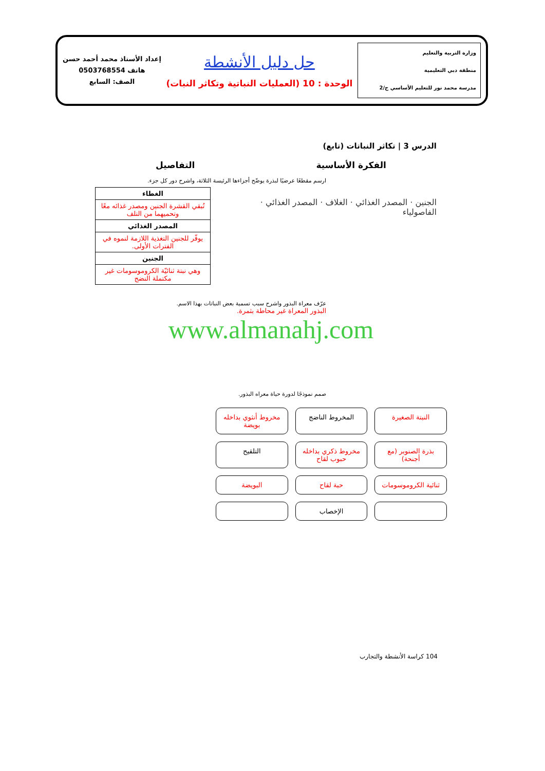وزارة التربية والتعليم
منطقة دبي التعليمية
مدرسة محمد نور للتعليم الأساسي ح/2
حل دليل الأنشطة
الوحدة : 10 (العمليات النباتية وتكاثر النبات)
إعداد الأستاذ محمد أحمد حسن
هاتف 0503768554
الصف: السابع
الدرس 3 | تكاثر النباتات (تابع)
الفكرة الأساسية التفاصيل
ارسم مقطعًا عرضيًا لبذرة يوضّح أجزاءها الرئيسة الثلاثة، واشرح دور كل جزء.
الجنين · المصدر الغذائي · الغلاف · المصدر الغذائي · الفاصولياء
| الغطاء |
| --- |
| تُبقي القشرة الجنين ومصدر غذائه معًا وتحميهما من التلف |
| المصدر الغذائي |
| يوفّر للجنين التغذية اللازمة لنموه في الفترات الأولى. |
| الجنين |
| وهي نبتة ثنائيّة الكروموسومات غير مكتملة النضج |
عرّف معراة البذور واشرح سبب تسمية بعض النباتات بهذا الاسم.
البذور المعراة غير محاطة بثمرة.
www.almanahj.com
صمم نموذجًا لدورة حياة معراه البذور.
النبتة الصغيرة
المخروط الناضج
مخروط أنثوي بداخله بويضة
بذرة الصنوبر (مع أجنحة)
مخروط ذكري بداخله حبوب لقاح
التلقيح
ثنائية الكروموسومات
حبة لقاح
البويضة
الإخصاب
104 كراسة الأنشطة والتجارب